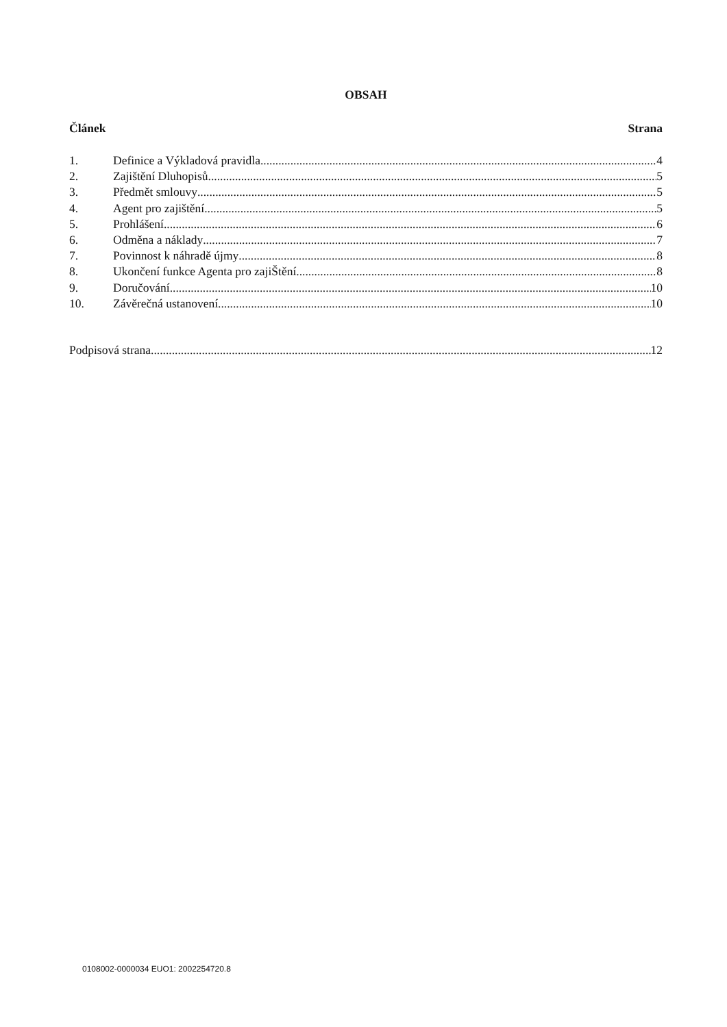OBSAH
Článek Strana
1. Definice a Výkladová pravidla 4
2. Zajištění Dluhopisů 5
3. Předmět smlouvy 5
4. Agent pro zajištění 5
5. Prohlášení 6
6. Odměna a náklady 7
7. Povinnost k náhradě újmy 8
8. Ukončení funkce Agenta pro zajiŠtění 8
9. Doručování 10
10. Závěrečná ustanovení 10
Podpisová strana 12
0108002-0000034 EUO1: 2002254720.8